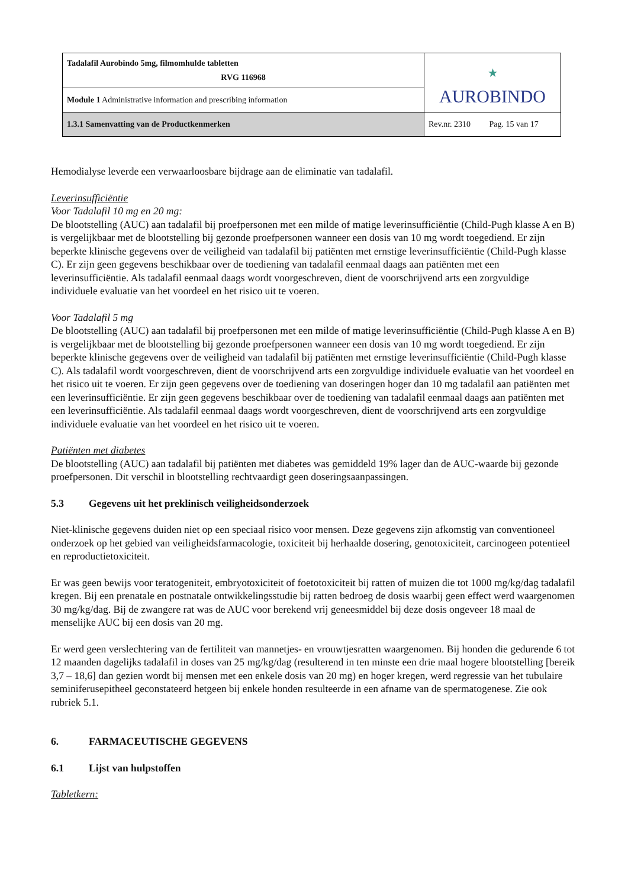| Tadalafil Aurobindo 5mg, filmomhulde tabletten RVG 116968 | ⋆ AUROBINDO |
| Module 1 Administrative information and prescribing information | |
| 1.3.1 Samenvatting van de Productkenmerken | Rev.nr. 2310 Pag. 15 van 17 |
Hemodialyse leverde een verwaarloosbare bijdrage aan de eliminatie van tadalafil.
Leverinsufficiëntie
Voor Tadalafil 10 mg en 20 mg:
De blootstelling (AUC) aan tadalafil bij proefpersonen met een milde of matige leverinsufficiëntie (Child-Pugh klasse A en B) is vergelijkbaar met de blootstelling bij gezonde proefpersonen wanneer een dosis van 10 mg wordt toegediend. Er zijn beperkte klinische gegevens over de veiligheid van tadalafil bij patiënten met ernstige leverinsufficiëntie (Child-Pugh klasse C). Er zijn geen gegevens beschikbaar over de toediening van tadalafil eenmaal daags aan patiënten met een leverinsufficiëntie. Als tadalafil eenmaal daags wordt voorgeschreven, dient de voorschrijvend arts een zorgvuldige individuele evaluatie van het voordeel en het risico uit te voeren.
Voor Tadalafil 5 mg
De blootstelling (AUC) aan tadalafil bij proefpersonen met een milde of matige leverinsufficiëntie (Child-Pugh klasse A en B) is vergelijkbaar met de blootstelling bij gezonde proefpersonen wanneer een dosis van 10 mg wordt toegediend. Er zijn beperkte klinische gegevens over de veiligheid van tadalafil bij patiënten met ernstige leverinsufficiëntie (Child-Pugh klasse C). Als tadalafil wordt voorgeschreven, dient de voorschrijvend arts een zorgvuldige individuele evaluatie van het voordeel en het risico uit te voeren. Er zijn geen gegevens over de toediening van doseringen hoger dan 10 mg tadalafil aan patiënten met een leverinsufficiëntie. Er zijn geen gegevens beschikbaar over de toediening van tadalafil eenmaal daags aan patiënten met een leverinsufficiëntie. Als tadalafil eenmaal daags wordt voorgeschreven, dient de voorschrijvend arts een zorgvuldige individuele evaluatie van het voordeel en het risico uit te voeren.
Patiënten met diabetes
De blootstelling (AUC) aan tadalafil bij patiënten met diabetes was gemiddeld 19% lager dan de AUC-waarde bij gezonde proefpersonen. Dit verschil in blootstelling rechtvaardigt geen doseringsaanpassingen.
5.3 Gegevens uit het preklinisch veiligheidsonderzoek
Niet-klinische gegevens duiden niet op een speciaal risico voor mensen. Deze gegevens zijn afkomstig van conventioneel onderzoek op het gebied van veiligheidsfarmacologie, toxiciteit bij herhaalde dosering, genotoxiciteit, carcinogeen potentieel en reproductietoxiciteit.
Er was geen bewijs voor teratogeniteit, embryotoxiciteit of foetotoxiciteit bij ratten of muizen die tot 1000 mg/kg/dag tadalafil kregen. Bij een prenatale en postnatale ontwikkelingsstudie bij ratten bedroeg de dosis waarbij geen effect werd waargenomen 30 mg/kg/dag. Bij de zwangere rat was de AUC voor berekend vrij geneesmiddel bij deze dosis ongeveer 18 maal de menselijke AUC bij een dosis van 20 mg.
Er werd geen verslechtering van de fertiliteit van mannetjes- en vrouwtjesratten waargenomen. Bij honden die gedurende 6 tot 12 maanden dagelijks tadalafil in doses van 25 mg/kg/dag (resulterend in ten minste een drie maal hogere blootstelling [bereik 3,7 – 18,6] dan gezien wordt bij mensen met een enkele dosis van 20 mg) en hoger kregen, werd regressie van het tubulaire seminiferusepitheel geconstateerd hetgeen bij enkele honden resulteerde in een afname van de spermatogenese. Zie ook rubriek 5.1.
6. FARMACEUTISCHE GEGEVENS
6.1 Lijst van hulpstoffen
Tabletkern: